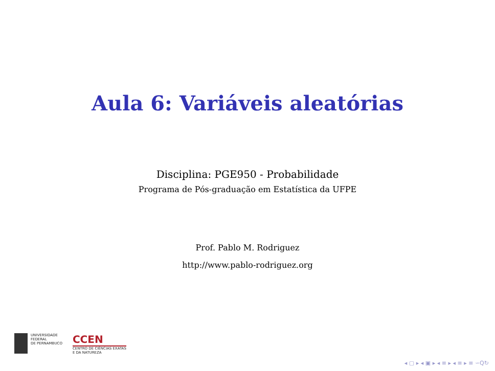Aula 6: Variáveis aleatórias
Disciplina: PGE950 - Probabilidade
Programa de Pós-graduação em Estatística da UFPE
Prof. Pablo M. Rodriguez
http://www.pablo-rodriguez.org
UNIVERSIDADE
FEDERAL
DE PERNAMBUCO
CCEN
CENTRO DE CIÊNCIAS EXATAS
E DA NATUREZA
◂ ▢ ▸ ◂ ▣ ▸ ◂ ≡ ▸ ◂ ≡ ▸ ≡ ∽Q↻